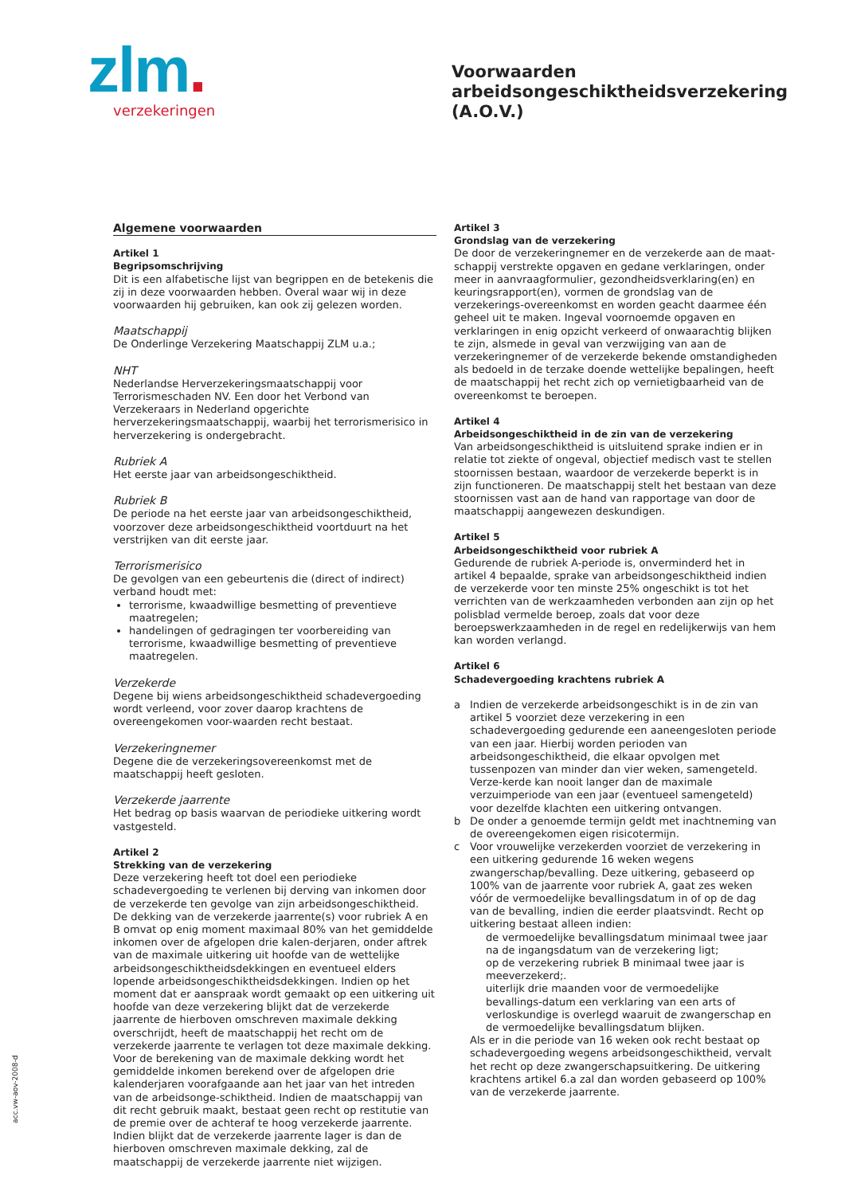zlm.
verzekeringen
Voorwaarden
arbeidsongeschiktheidsverzekering
(A.O.V.)
Algemene voorwaarden
Artikel 1
Begripsomschrijving
Dit is een alfabetische lijst van begrippen en de betekenis die zij in deze voorwaarden hebben. Overal waar wij in deze voorwaarden hij gebruiken, kan ook zij gelezen worden.
Maatschappij
De Onderlinge Verzekering Maatschappij ZLM u.a.;
NHT
Nederlandse Herverzekeringsmaatschappij voor Terrorismeschaden NV. Een door het Verbond van Verzekeraars in Nederland opgerichte herverzekeringsmaatschappij, waarbij het terrorismerisico in herverzekering is ondergebracht.
Rubriek A
Het eerste jaar van arbeidsongeschiktheid.
Rubriek B
De periode na het eerste jaar van arbeidsongeschiktheid, voorzover deze arbeidsongeschiktheid voortduurt na het verstrijken van dit eerste jaar.
Terrorismerisico
De gevolgen van een gebeurtenis die (direct of indirect) verband houdt met:
terrorisme, kwaadwillige besmetting of preventieve maatregelen;
handelingen of gedragingen ter voorbereiding van terrorisme, kwaadwillige besmetting of preventieve maatregelen.
Verzekerde
Degene bij wiens arbeidsongeschiktheid schadevergoeding wordt verleend, voor zover daarop krachtens de overeengekomen voor-waarden recht bestaat.
Verzekeringnemer
Degene die de verzekeringsovereenkomst met de maatschappij heeft gesloten.
Verzekerde jaarrente
Het bedrag op basis waarvan de periodieke uitkering wordt vastgesteld.
Artikel 2
Strekking van de verzekering
Deze verzekering heeft tot doel een periodieke schadevergoeding te verlenen bij derving van inkomen door de verzekerde ten gevolge van zijn arbeidsongeschiktheid. De dekking van de verzekerde jaarrente(s) voor rubriek A en B omvat op enig moment maximaal 80% van het gemiddelde inkomen over de afgelopen drie kalen-derjaren, onder aftrek van de maximale uitkering uit hoofde van de wettelijke arbeidsongeschiktheidsdekkingen en eventueel elders lopende arbeidsongeschiktheidsdekkingen. Indien op het moment dat er aanspraak wordt gemaakt op een uitkering uit hoofde van deze verzekering blijkt dat de verzekerde jaarrente de hierboven omschreven maximale dekking overschrijdt, heeft de maatschappij het recht om de verzekerde jaarrente te verlagen tot deze maximale dekking. Voor de berekening van de maximale dekking wordt het gemiddelde inkomen berekend over de afgelopen drie kalenderjaren voorafgaande aan het jaar van het intreden van de arbeidsonge-schiktheid. Indien de maatschappij van dit recht gebruik maakt, bestaat geen recht op restitutie van de premie over de achteraf te hoog verzekerde jaarrente. Indien blijkt dat de verzekerde jaarrente lager is dan de hierboven omschreven maximale dekking, zal de maatschappij de verzekerde jaarrente niet wijzigen.
Artikel 3
Grondslag van de verzekering
De door de verzekeringnemer en de verzekerde aan de maat-schappij verstrekte opgaven en gedane verklaringen, onder meer in aanvraagformulier, gezondheidsverklaring(en) en keuringsrapport(en), vormen de grondslag van de verzekerings-overeenkomst en worden geacht daarmee één geheel uit te maken. Ingeval voornoemde opgaven en verklaringen in enig opzicht verkeerd of onwaarachtig blijken te zijn, alsmede in geval van verzwijging van aan de verzekeringnemer of de verzekerde bekende omstandigheden als bedoeld in de terzake doende wettelijke bepalingen, heeft de maatschappij het recht zich op vernietigbaarheid van de overeenkomst te beroepen.
Artikel 4
Arbeidsongeschiktheid in de zin van de verzekering
Van arbeidsongeschiktheid is uitsluitend sprake indien er in relatie tot ziekte of ongeval, objectief medisch vast te stellen stoornissen bestaan, waardoor de verzekerde beperkt is in zijn functioneren. De maatschappij stelt het bestaan van deze stoornissen vast aan de hand van rapportage van door de maatschappij aangewezen deskundigen.
Artikel 5
Arbeidsongeschiktheid voor rubriek A
Gedurende de rubriek A-periode is, onverminderd het in artikel 4 bepaalde, sprake van arbeidsongeschiktheid indien de verzekerde voor ten minste 25% ongeschikt is tot het verrichten van de werkzaamheden verbonden aan zijn op het polisblad vermelde beroep, zoals dat voor deze beroepswerkzaamheden in de regel en redelijkerwijs van hem kan worden verlangd.
Artikel 6
Schadevergoeding krachtens rubriek A
a Indien de verzekerde arbeidsongeschikt is in de zin van artikel 5 voorziet deze verzekering in een schadevergoeding gedurende een aaneengesloten periode van een jaar. Hierbij worden perioden van arbeidsongeschiktheid, die elkaar opvolgen met tussenpozen van minder dan vier weken, samengeteld. Verze-kerde kan nooit langer dan de maximale verzuimperiode van een jaar (eventueel samengeteld) voor dezelfde klachten een uitkering ontvangen.
b De onder a genoemde termijn geldt met inachtneming van de overeengekomen eigen risicotermijn.
c Voor vrouwelijke verzekerden voorziet de verzekering in een uitkering gedurende 16 weken wegens zwangerschap/bevalling. Deze uitkering, gebaseerd op 100% van de jaarrente voor rubriek A, gaat zes weken vóór de vermoedelijke bevallingsdatum in of op de dag van de bevalling, indien die eerder plaatsvindt. Recht op uitkering bestaat alleen indien:
de vermoedelijke bevallingsdatum minimaal twee jaar na de ingangsdatum van de verzekering ligt;
op de verzekering rubriek B minimaal twee jaar is meeverzekerd;.
uiterlijk drie maanden voor de vermoedelijke bevallings-datum een verklaring van een arts of verloskundige is overlegd waaruit de zwangerschap en de vermoedelijke bevallingsdatum blijken.
Als er in die periode van 16 weken ook recht bestaat op schadevergoeding wegens arbeidsongeschiktheid, vervalt het recht op deze zwangerschapsuitkering. De uitkering krachtens artikel 6.a zal dan worden gebaseerd op 100% van de verzekerde jaarrente.
acc.vw-aov-2008-d